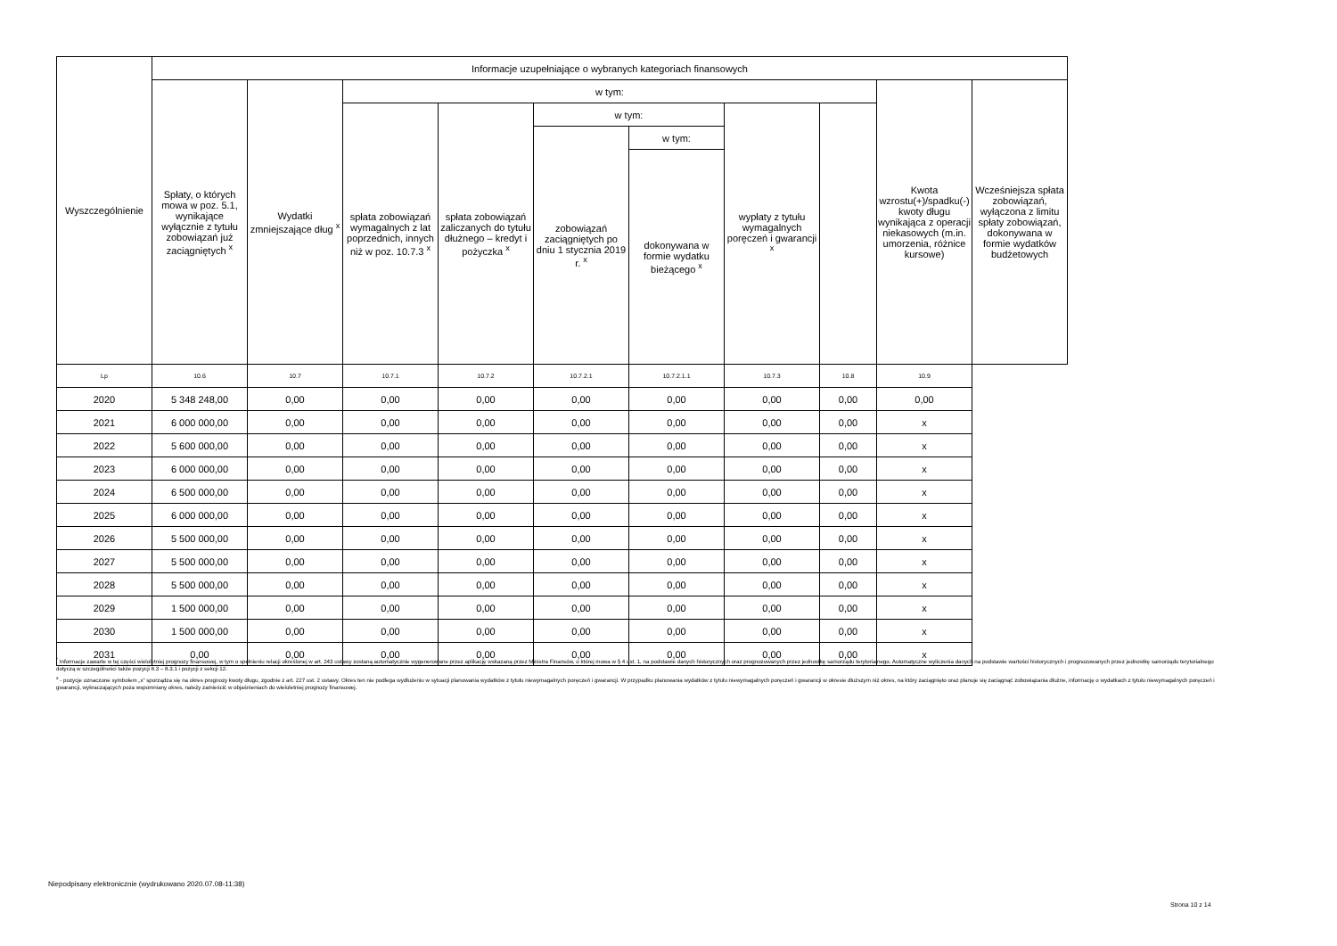| Wyszczególnienie | Informacje uzupełniające o wybranych kategoriach finansowych | | | | | | | | | |
| --- | --- | --- | --- | --- | --- | --- | --- | --- | --- | --- |
| | Spłaty, o których mowa w poz. 5.1, wynikające wyłącznie z tytułu zobowiązań już zaciągniętych <sup>x</sup> | Wydatki zmniejszające dług <sup>x</sup> | w tym: | | | | | | Kwota wzrostu(+)/spadku(-) kwoty długu wynikająca z operacji niekasowych (m.in. umorzenia, różnice kursowe) | Wcześniejsza spłata zobowiązań, wyłączona z limitu spłaty zobowiązań, dokonywana w formie wydatków budżetowych |
| | | | spłata zobowiązań wymagalnych z lat poprzednich, innych niż w poz. 10.7.3 <sup>x</sup> | spłata zobowiązań zaliczanych do tytułu dłużnego – kredyt i pożyczka <sup>x</sup> | w tym: | | wypłaty z tytułu wymagalnych poręczeń i gwarancji <sup>x</sup> | | | |
| | | | | | zobowiązań zaciągniętych po dniu 1 stycznia 2019 r. <sup>x</sup> | w tym: | | | | |
| | | | | | | dokonywana w formie wydatku bieżącego <sup>x</sup> | | | | |
| Lp | 10.6 | 10.7 | 10.7.1 | 10.7.2 | 10.7.2.1 | 10.7.2.1.1 | 10.7.3 | 10.8 | 10.9 | |
| 2020 | 5 348 248,00 | 0,00 | 0,00 | 0,00 | 0,00 | 0,00 | 0,00 | 0,00 | 0,00 | |
| 2021 | 6 000 000,00 | 0,00 | 0,00 | 0,00 | 0,00 | 0,00 | 0,00 | 0,00 | x | |
| 2022 | 5 600 000,00 | 0,00 | 0,00 | 0,00 | 0,00 | 0,00 | 0,00 | 0,00 | x | |
| 2023 | 6 000 000,00 | 0,00 | 0,00 | 0,00 | 0,00 | 0,00 | 0,00 | 0,00 | x | |
| 2024 | 6 500 000,00 | 0,00 | 0,00 | 0,00 | 0,00 | 0,00 | 0,00 | 0,00 | x | |
| 2025 | 6 000 000,00 | 0,00 | 0,00 | 0,00 | 0,00 | 0,00 | 0,00 | 0,00 | x | |
| 2026 | 5 500 000,00 | 0,00 | 0,00 | 0,00 | 0,00 | 0,00 | 0,00 | 0,00 | x | |
| 2027 | 5 500 000,00 | 0,00 | 0,00 | 0,00 | 0,00 | 0,00 | 0,00 | 0,00 | x | |
| 2028 | 5 500 000,00 | 0,00 | 0,00 | 0,00 | 0,00 | 0,00 | 0,00 | 0,00 | x | |
| 2029 | 1 500 000,00 | 0,00 | 0,00 | 0,00 | 0,00 | 0,00 | 0,00 | 0,00 | x | |
| 2030 | 1 500 000,00 | 0,00 | 0,00 | 0,00 | 0,00 | 0,00 | 0,00 | 0,00 | x | |
| 2031 | 0,00 | 0,00 | 0,00 | 0,00 | 0,00 | 0,00 | 0,00 | 0,00 | x | |
<sup>*</sup> Informacje zawarte w tej części wieloletniej prognozy finansowej, w tym o spełnieniu relacji określonej w art. 243 ustawy zostaną automatycznie wygenerowane przez aplikację wskazaną przez Ministra Finansów, o której mowa w § 4 ust. 1, na podstawie danych historycznych oraz prognozowanych przez jednostkę samorządu terytorialnego. Automatyczne wyliczenia danych na podstawie wartości historycznych i prognozowanych przez jednostkę samorządu terytorialnego dotyczą w szczególności także pozycji 8.3 – 8.3.1 i pozycji z sekcji 12.
<sup>x</sup> - pozycje oznaczone symbolem „x” sporządza się na okres prognozy kwoty długu, zgodnie z art. 227 ust. 2 ustawy. Okres ten nie podlega wydłużeniu w sytuacji planowania wydatków z tytułu niewymagalnych poręczeń i gwarancji. W przypadku planowania wydatków z tytułu niewymagalnych poręczeń i gwarancji w okresie dłuższym niż okres, na który zaciągnięto oraz planuje się zaciągnąć zobowiązania dłużne, informację o wydatkach z tytułu niewymagalnych poręczeń i gwarancji, wykraczających poza wspomniany okres, należy zamieścić w objaśnieniach do wieloletniej prognozy finansowej.
Niepodpisany elektronicznie (wydrukowano 2020.07.08-11:38)
Strona 10 z 14